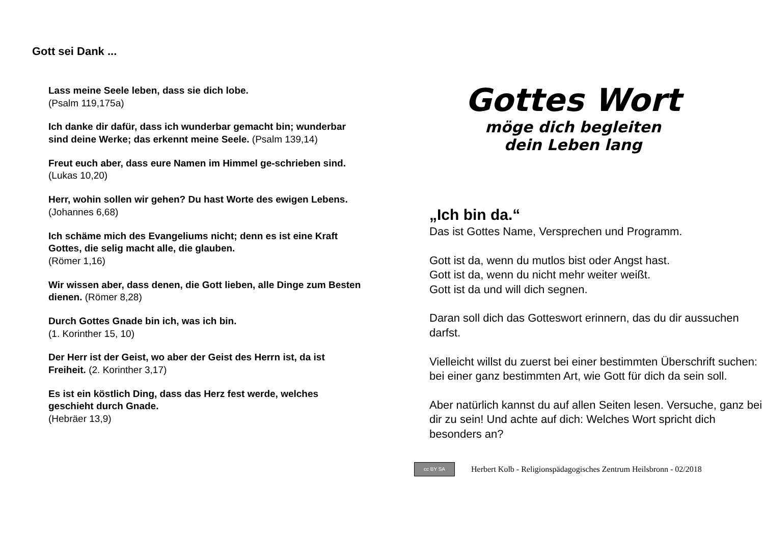Gott sei Dank ...
Lass meine Seele leben, dass sie dich lobe.
(Psalm 119,175a)
Ich danke dir dafür, dass ich wunderbar gemacht bin; wunderbar sind deine Werke; das erkennt meine Seele. (Psalm 139,14)
Freut euch aber, dass eure Namen im Himmel ge-schrieben sind. (Lukas 10,20)
Herr, wohin sollen wir gehen? Du hast Worte des ewigen Lebens. (Johannes 6,68)
Ich schäme mich des Evangeliums nicht; denn es ist eine Kraft Gottes, die selig macht alle, die glauben.
(Römer 1,16)
Wir wissen aber, dass denen, die Gott lieben, alle Dinge zum Besten dienen. (Römer 8,28)
Durch Gottes Gnade bin ich, was ich bin.
(1. Korinther 15, 10)
Der Herr ist der Geist, wo aber der Geist des Herrn ist, da ist Freiheit. (2. Korinther 3,17)
Es ist ein köstlich Ding, dass das Herz fest werde, welches geschieht durch Gnade.
(Hebräer 13,9)
Gottes Wort
möge dich begleiten
dein Leben lang
„Ich bin da.“
Das ist Gottes Name, Versprechen und Programm.
Gott ist da, wenn du mutlos bist oder Angst hast.
Gott ist da, wenn du nicht mehr weiter weißt.
Gott ist da und will dich segnen.
Daran soll dich das Gotteswort erinnern, das du dir aussuchen darfst.
Vielleicht willst du zuerst bei einer bestimmten Überschrift suchen: bei einer ganz bestimmten Art, wie Gott für dich da sein soll.
Aber natürlich kannst du auf allen Seiten lesen. Versuche, ganz bei dir zu sein! Und achte auf dich: Welches Wort spricht dich besonders an?
cc BY SA
Herbert Kolb - Religionspädagogisches Zentrum Heilsbronn - 02/2018